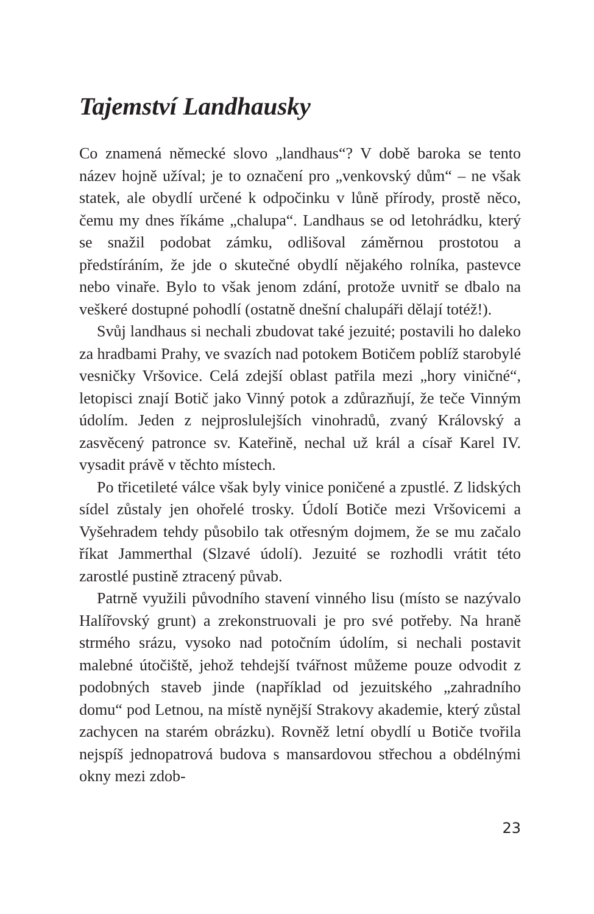Tajemství Landhausky
Co znamená německé slovo „landhaus“? V době baroka se tento název hojně užíval; je to označení pro „venkovský dům“ – ne však statek, ale obydlí určené k odpočinku v lůně přírody, prostě něco, čemu my dnes říkáme „chalupa“. Landhaus se od letohrádku, který se snažil podobat zámku, odlišoval záměrnou prostotou a předstíráním, že jde o skutečné obydlí nějakého rolníka, pastevce nebo vinaře. Bylo to však jenom zdání, protože uvnitř se dbalo na veškeré dostupné pohodlí (ostatně dnešní chalupáři dělají totéž!).
Svůj landhaus si nechali zbudovat také jezuité; postavili ho daleko za hradbami Prahy, ve svazích nad potokem Botičem poblíž starobylé vesničky Vršovice. Celá zdejší oblast patřila mezi „hory viničné“, letopisci znají Botič jako Vinný potok a zdůrazňují, že teče Vinným údolím. Jeden z nejproslulejších vinohradů, zvaný Královský a zasvěcený patronce sv. Kateřině, nechal už král a císař Karel IV. vysadit právě v těchto místech.
Po třicetileté válce však byly vinice poničené a zpustlé. Z lidských sídel zůstaly jen ohořelé trosky. Údolí Botiče mezi Vršovicemi a Vyšehradem tehdy působilo tak otřesným dojmem, že se mu začalo říkat Jammerthal (Slzavé údolí). Jezuité se rozhodli vrátit této zarostlé pustině ztracený půvab.
Patrně využili původního stavení vinného lisu (místo se nazývalo Halířovský grunt) a zrekonstruovali je pro své potřeby. Na hraně strmého srázu, vysoko nad potočním údolím, si nechali postavit malebné útočiště, jehož tehdejší tvářnost můžeme pouze odvodit z podobných staveb jinde (například od jezuitského „zahradního domu“ pod Letnou, na místě nynější Strakovy akademie, který zůstal zachycen na starém obrázku). Rovněž letní obydlí u Botiče tvořila nejspíš jednopatrová budova s mansardovou střechou a obdélnými okny mezi zdob-
23